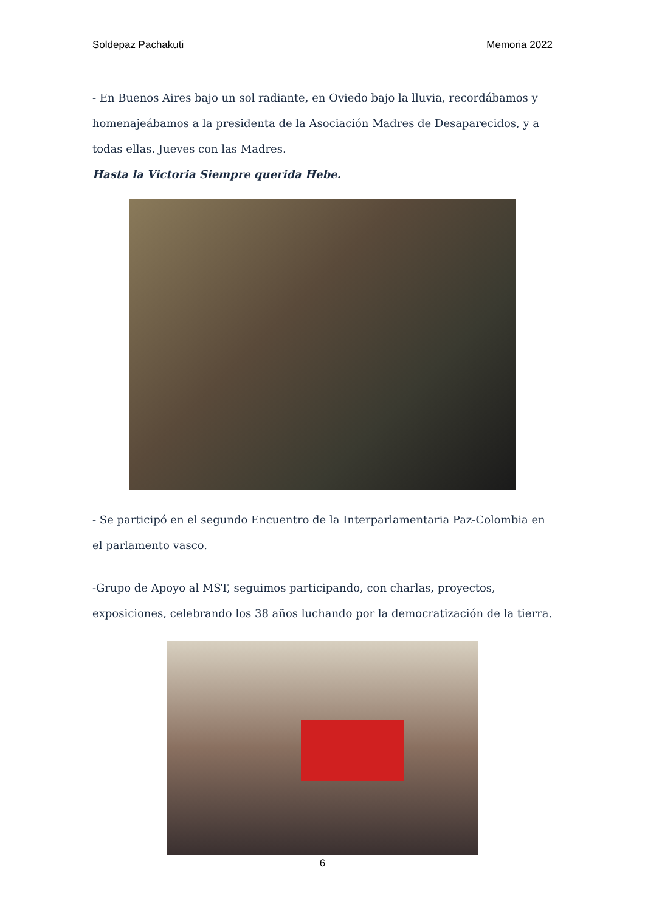Soldepaz Pachakuti Memoria 2022
- En Buenos Aires bajo un sol radiante, en Oviedo bajo la lluvia, recordábamos y homenajeábamos a la presidenta de la Asociación Madres de Desaparecidos, y a todas ellas. Jueves con las Madres.
Hasta la Victoria Siempre querida Hebe.
- Se participó en el segundo Encuentro de la Interparlamentaria Paz-Colombia en el parlamento vasco.
-Grupo de Apoyo al MST, seguimos participando, con charlas, proyectos, exposiciones, celebrando los 38 años luchando por la democratización de la tierra.
6